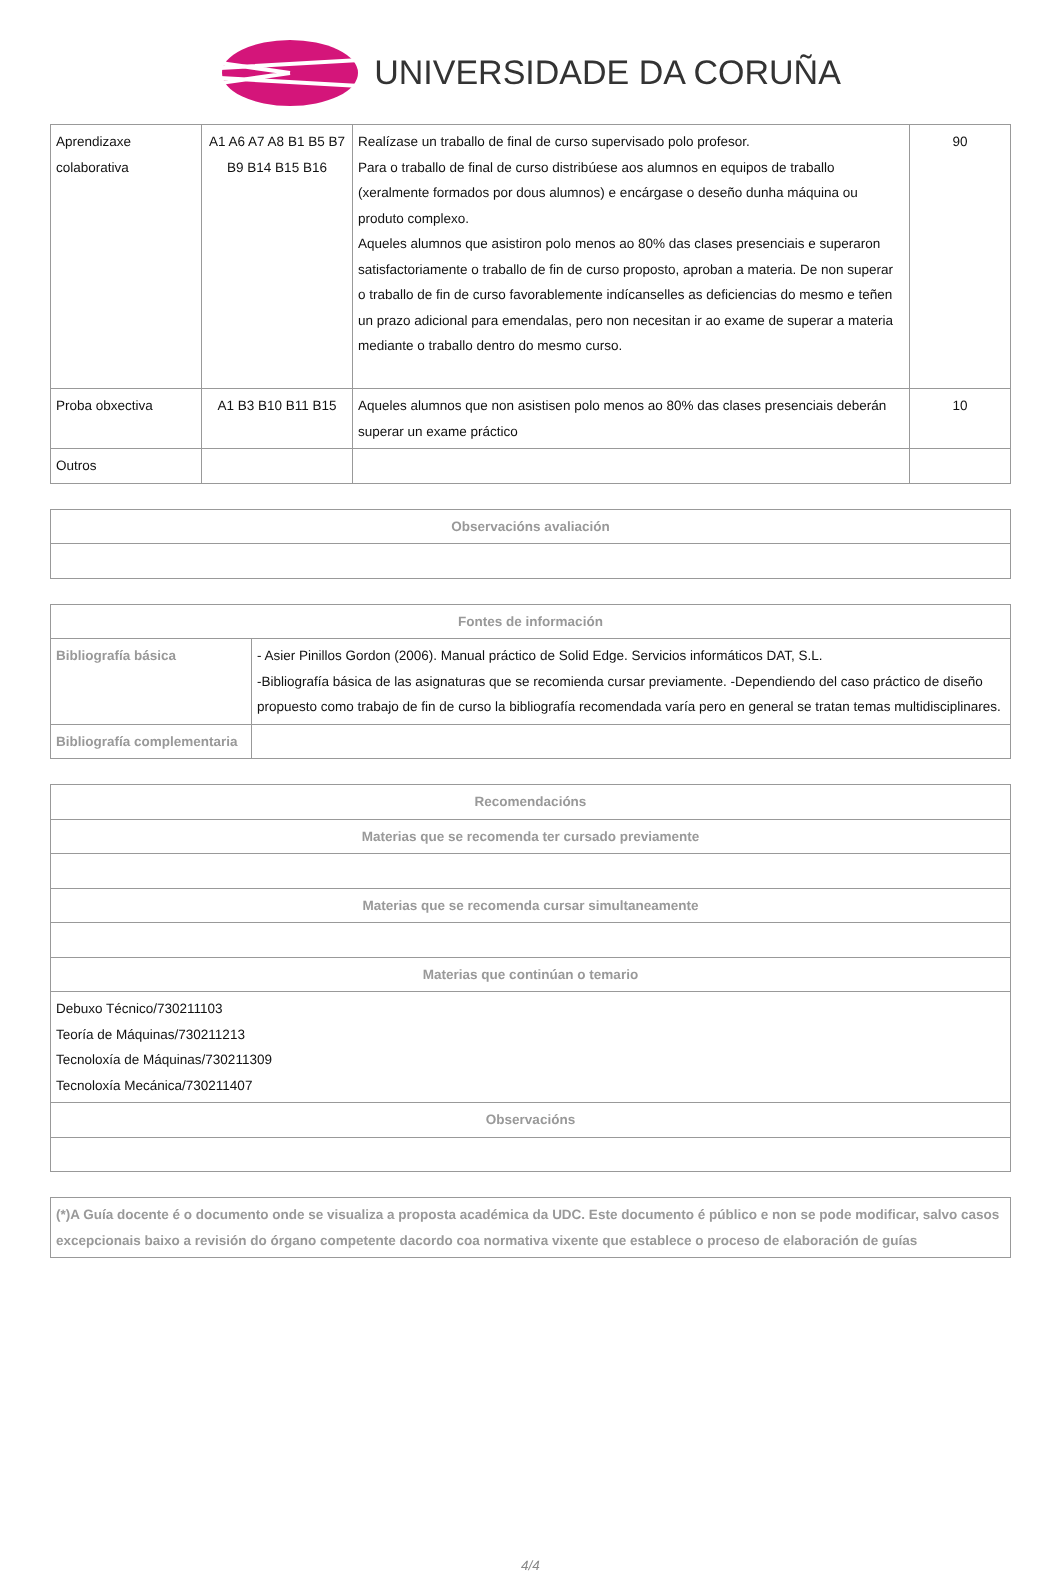UNIVERSIDADE DA CORUÑA
| Aprendizaxe colaborativa | A1 A6 A7 A8 B1 B5 B7 B9 B14 B15 B16 | Realízase un traballo de final de curso supervisado polo profesor. Para o traballo de final de curso distribúese aos alumnos en equipos de traballo (xeralmente formados por dous alumnos) e encárgase o deseño dunha máquina ou produto complexo. Aqueles alumnos que asistiron polo menos ao 80% das clases presenciais e superaron satisfactoriamente o traballo de fin de curso proposto, aproban a materia. De non superar o traballo de fin de curso favorablemente indícanselles as deficiencias do mesmo e teñen un prazo adicional para emendalas, pero non necesitan ir ao exame de superar a materia mediante o traballo dentro do mesmo curso. | 90 |
| Proba obxectiva | A1 B3 B10 B11 B15 | Aqueles alumnos que non asistisen polo menos ao 80% das clases presenciais deberán superar un exame práctico | 10 |
| Outros | | | |
| Observacións avaliación |
| --- |
| Fontes de información | |
| --- | --- |
| Bibliografía básica | - Asier Pinillos Gordon (2006). Manual práctico de Solid Edge. Servicios informáticos DAT, S.L. -Bibliografía básica de las asignaturas que se recomienda cursar previamente. -Dependiendo del caso práctico de diseño propuesto como trabajo de fin de curso la bibliografía recomendada varía pero en general se tratan temas multidisciplinares. |
| Bibliografía complementaria | |
| Recomendacións |
| --- |
| Materias que se recomenda ter cursado previamente |
| Materias que se recomenda cursar simultaneamente |
| Materias que continúan o temario |
| Debuxo Técnico/730211103 Teoría de Máquinas/730211213 Tecnoloxía de Máquinas/730211309 Tecnoloxía Mecánica/730211407 |
| Observacións |
(*)A Guía docente é o documento onde se visualiza a proposta académica da UDC. Este documento é público e non se pode modificar, salvo casos excepcionais baixo a revisión do órgano competente dacordo coa normativa vixente que establece o proceso de elaboración de guías
4/4